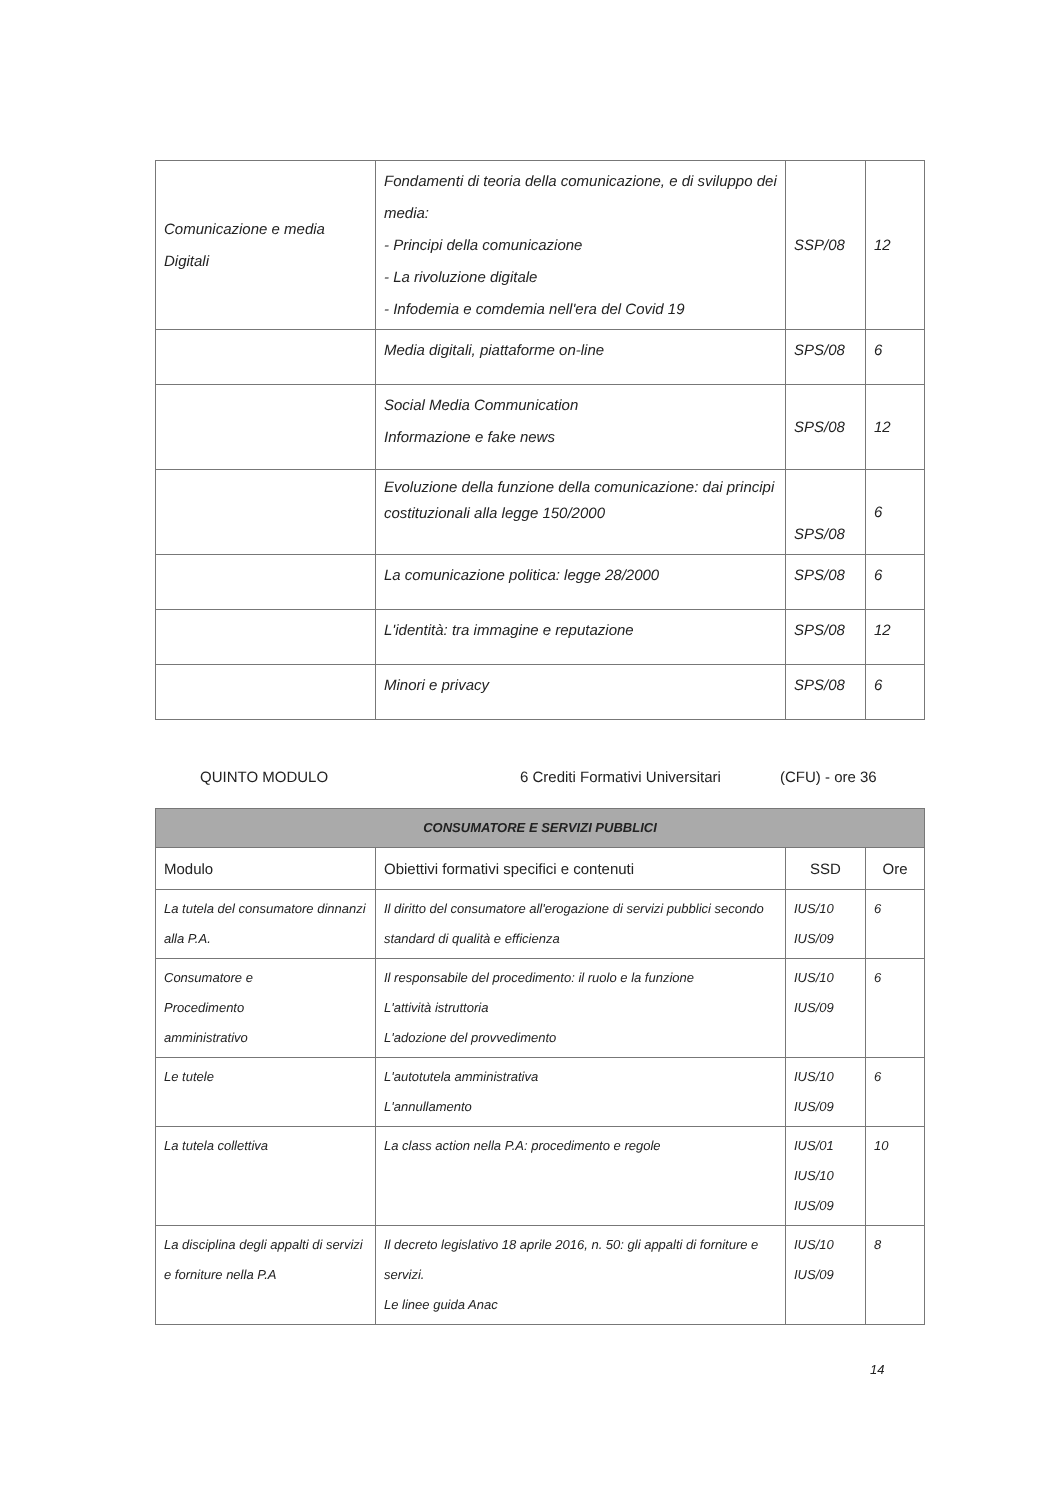| Comunicazione e media Digitali | Fondamenti di teoria della comunicazione, e di sviluppo dei media: - Principi della comunicazione - La rivoluzione digitale - Infodemia e comdemia nell'era del Covid 19 | SSP/08 | 12 |
| | Media digitali, piattaforme on-line | SPS/08 | 6 |
| | Social Media Communication Informazione e fake news | SPS/08 | 12 |
| | Evoluzione della funzione della comunicazione: dai principi costituzionali alla legge 150/2000 | SPS/08 | 6 |
| | La comunicazione politica: legge 28/2000 | SPS/08 | 6 |
| | L'identità: tra immagine e reputazione | SPS/08 | 12 |
| | Minori e privacy | SPS/08 | 6 |
QUINTO MODULO 6 Crediti Formativi Universitari (CFU) - ore 36
| CONSUMATORE E SERVIZI PUBBLICI | | | |
| Modulo | Obiettivi formativi specifici e contenuti | SSD | Ore |
| La tutela del consumatore dinnanzi alla P.A. | Il diritto del consumatore all'erogazione di servizi pubblici secondo standard di qualità e efficienza | IUS/10 IUS/09 | 6 |
| Consumatore e Procedimento amministrativo | Il responsabile del procedimento: il ruolo e la funzione L'attività istruttoria L'adozione del provvedimento | IUS/10 IUS/09 | 6 |
| Le tutele | L'autotutela amministrativa L'annullamento | IUS/10 IUS/09 | 6 |
| La tutela collettiva | La class action nella P.A: procedimento e regole | IUS/01 IUS/10 IUS/09 | 10 |
| La disciplina degli appalti di servizi e forniture nella P.A | Il decreto legislativo 18 aprile 2016, n. 50: gli appalti di forniture e servizi. Le linee guida Anac | IUS/10 IUS/09 | 8 |
14